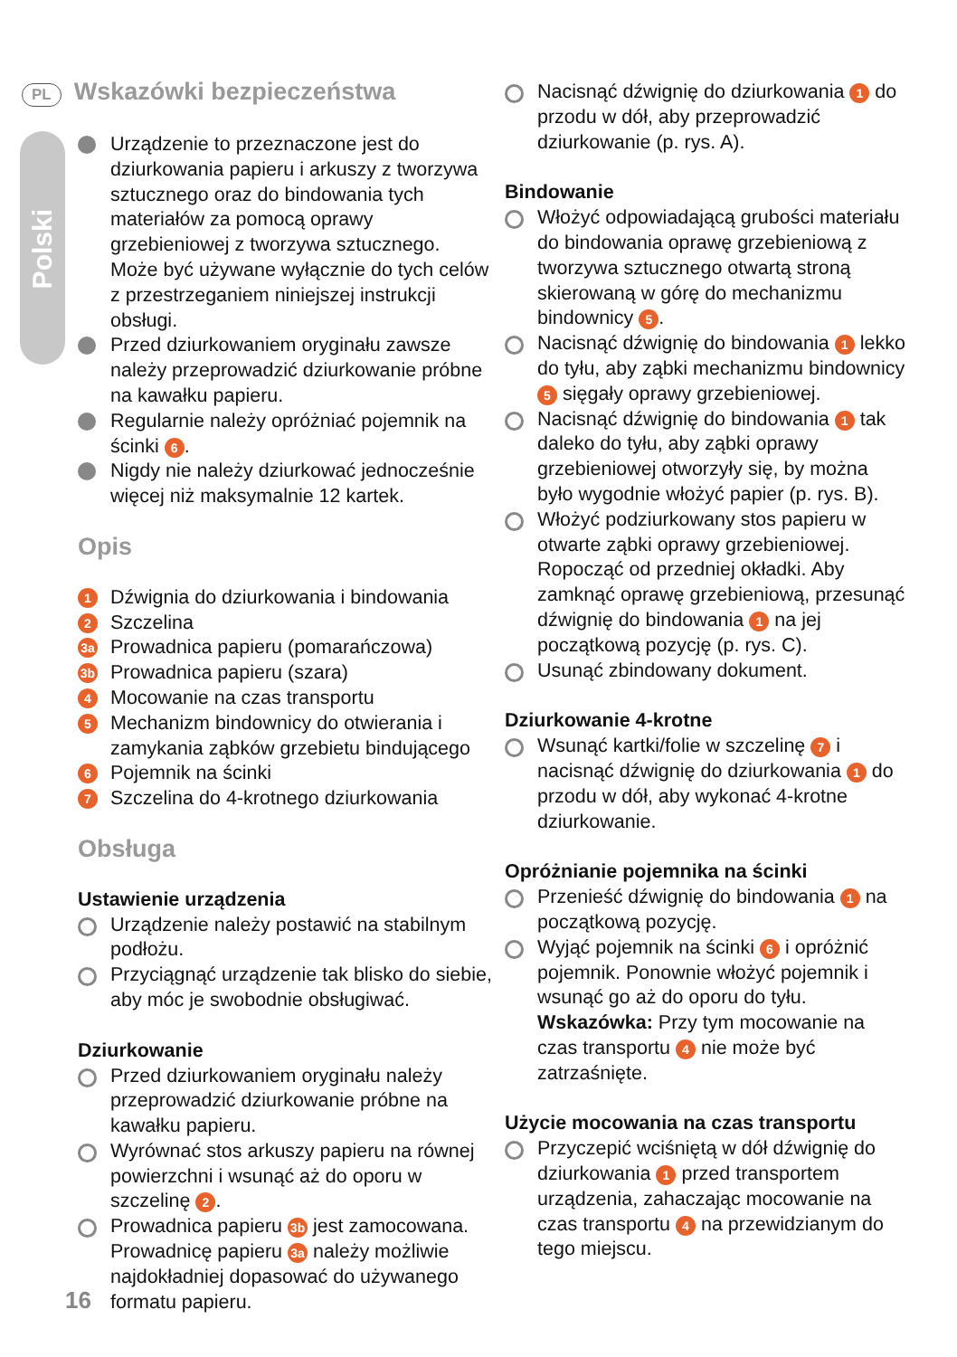Polski
PL Wskazówki bezpieczeństwa
Urządzenie to przeznaczone jest do dziurkowania papieru i arkuszy z tworzywa sztucznego oraz do bindowania tych materiałów za pomocą oprawy grzebieniowej z tworzywa sztucznego. Może być używane wyłącznie do tych celów z przestrzeganiem niniejszej instrukcji obsługi.
Przed dziurkowaniem oryginału zawsze należy przeprowadzić dziurkowanie próbne na kawałku papieru.
Regularnie należy opróżniać pojemnik na ścinki 6.
Nigdy nie należy dziurkować jednocześnie więcej niż maksymalnie 12 kartek.
Opis
1 Dźwignia do dziurkowania i bindowania
2 Szczelina
3a Prowadnica papieru (pomarańczowa)
3b Prowadnica papieru (szara)
4 Mocowanie na czas transportu
5 Mechanizm bindownicy do otwierania i zamykania ząbków grzebietu bindującego
6 Pojemnik na ścinki
7 Szczelina do 4-krotnego dziurkowania
Obsługa
Ustawienie urządzenia
Urządzenie należy postawić na stabilnym podłożu.
Przyciągnąć urządzenie tak blisko do siebie, aby móc je swobodnie obsługiwać.
Dziurkowanie
Przed dziurkowaniem oryginału należy przeprowadzić dziurkowanie próbne na kawałku papieru.
Wyrównać stos arkuszy papieru na równej powierzchni i wsunąć aż do oporu w szczelinę 2.
Prowadnica papieru 3b jest zamocowana. Prowadnicę papieru 3a należy możliwie najdokładniej dopasować do używanego formatu papieru.
Nacisnąć dźwignię do dziurkowania 1 do przodu w dół, aby przeprowadzić dziurkowanie (p. rys. A).
Bindowanie
Włożyć odpowiadającą grubości materiału do bindowania oprawę grzebieniową z tworzywa sztucznego otwartą stroną skierowaną w górę do mechanizmu bindownicy 5.
Nacisnąć dźwignię do bindowania 1 lekko do tyłu, aby ząbki mechanizmu bindownicy 5 sięgały oprawy grzebieniowej.
Nacisnąć dźwignię do bindowania 1 tak daleko do tyłu, aby ząbki oprawy grzebieniowej otworzyły się, by można było wygodnie włożyć papier (p. rys. B).
Włożyć podziurkowany stos papieru w otwarte ząbki oprawy grzebieniowej. Ropocząć od przedniej okładki. Aby zamknąć oprawę grzebieniową, przesunąć dźwignię do bindowania 1 na jej początkową pozycję (p. rys. C).
Usunąć zbindowany dokument.
Dziurkowanie 4-krotne
Wsunąć kartki/folie w szczelinę 7 i nacisnąć dźwignię do dziurkowania 1 do przodu w dół, aby wykonać 4-krotne dziurkowanie.
Opróżnianie pojemnika na ścinki
Przenieść dźwignię do bindowania 1 na początkową pozycję.
Wyjąć pojemnik na ścinki 6 i opróżnić pojemnik. Ponownie włożyć pojemnik i wsunąć go aż do oporu do tyłu.
Wskazówka: Przy tym mocowanie na czas transportu 4 nie może być zatrzaśnięte.
Użycie mocowania na czas transportu
Przyczepić wciśniętą w dół dźwignię do dziurkowania 1 przed transportem urządzenia, zahaczając mocowanie na czas transportu 4 na przewidzianym do tego miejscu.
16